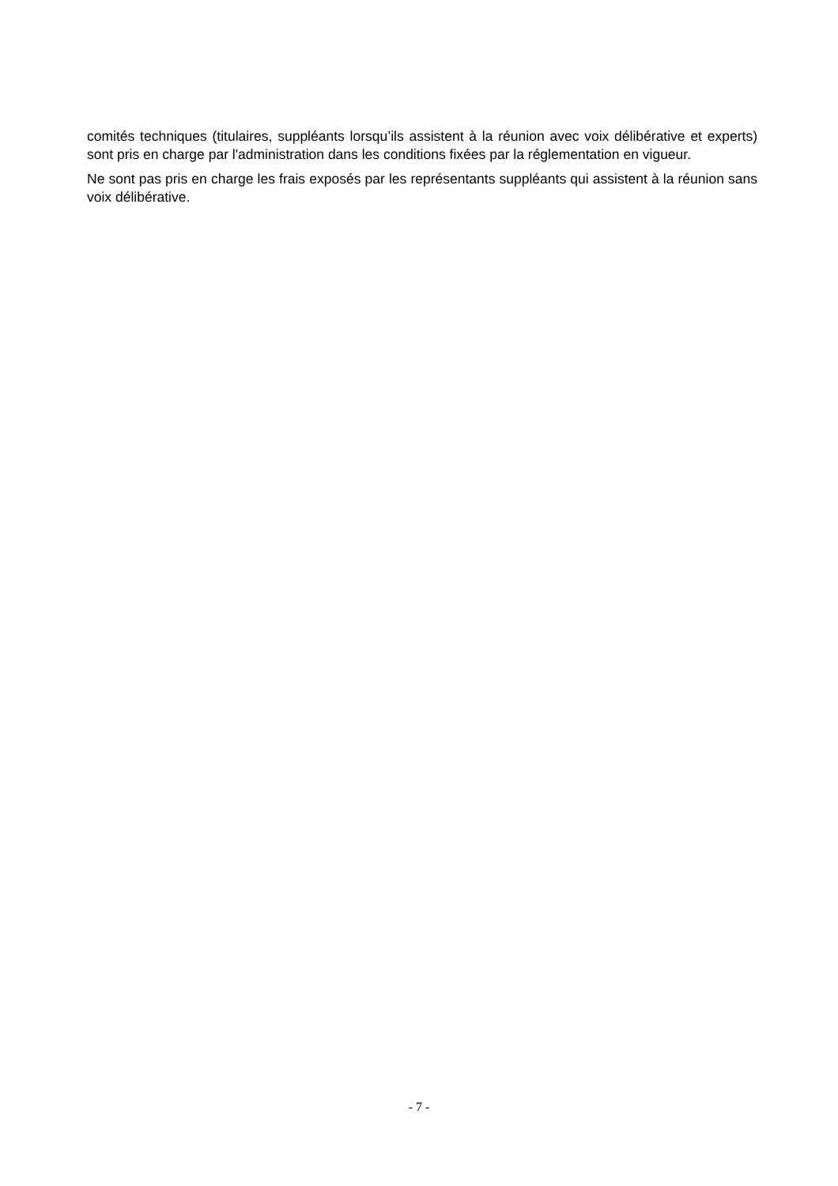comités techniques (titulaires, suppléants lorsqu’ils assistent à la réunion avec voix délibérative et experts) sont pris en charge par l'administration dans les conditions fixées par la réglementation en vigueur.
Ne sont pas pris en charge les frais exposés par les représentants suppléants qui assistent à la réunion sans voix délibérative.
- 7 -